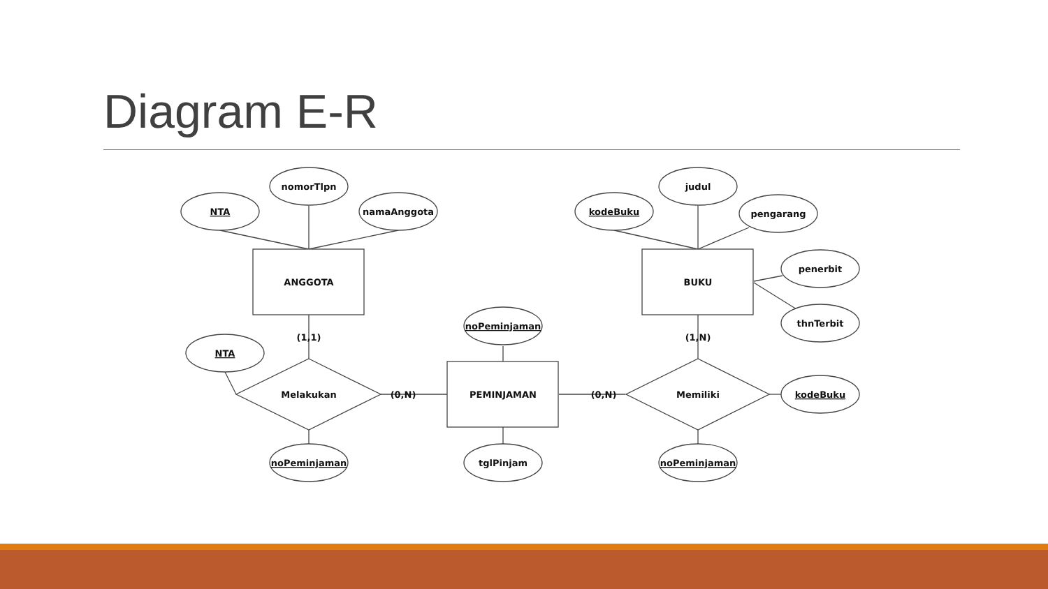Diagram E-R
NTA
nomorTlpn
namaAnggota
kodeBuku
judul
pengarang
penerbit
thnTerbit
ANGGOTA
BUKU
PEMINJAMAN
Melakukan
Memiliki
NTA
noPeminjaman
kodeBuku
noPeminjaman
tglPinjam
noPeminjaman
(1,1)
(1,N)
(0,N)
(0,N)